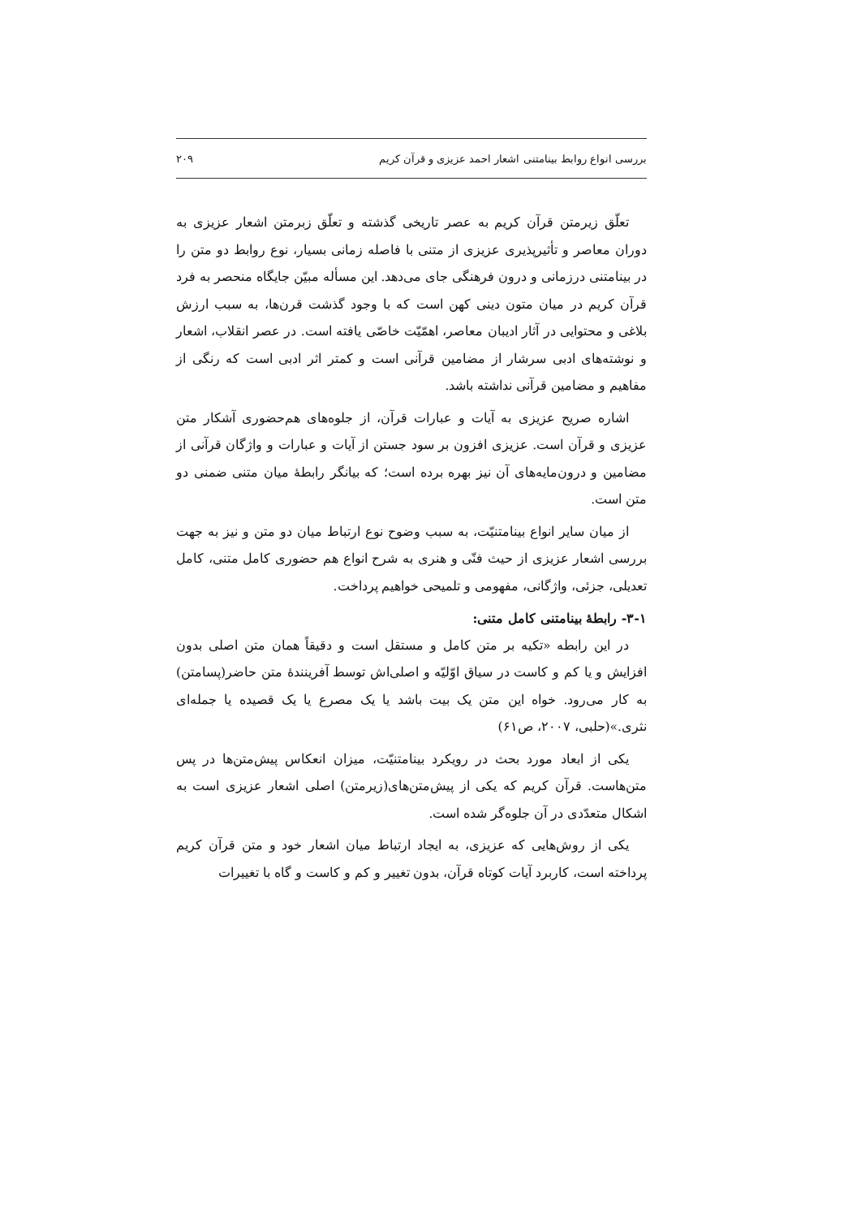بررسی انواع روابط بینامتنی اشعار احمد عزیزی و قرآن کریم ۲۰۹
تعلّق زیرمتن قرآن کریم به عصر تاریخی گذشته و تعلّق زبرمتن اشعار عزیزی به دوران معاصر و تأثیرپذیری عزیزی از متنی با فاصله زمانی بسیار، نوع روابط دو متن را در بینامتنی درزمانی و درون فرهنگی جای می‌دهد. این مسأله مبیّن جایگاه منحصر به فرد قرآن کریم در میان متون دینی کهن است که با وجود گذشت قرن‌ها، به سبب ارزش بلاغی و محتوایی در آثار ادیبان معاصر، اهمّیّت خاصّی یافته است. در عصر انقلاب، اشعار و نوشته‌های ادبی سرشار از مضامین قرآنی است و کمتر اثر ادبی است که رنگی از مفاهیم و مضامین قرآنی نداشته باشد.
اشاره صریح عزیزی به آیات و عبارات قرآن، از جلوه‌های هم‌حضوری آشکار متن عزیزی و قرآن است. عزیزی افزون بر سود جستن از آیات و عبارات و واژگان قرآنی از مضامین و درون‌مایه‌های آن نیز بهره برده است؛ که بیانگر رابطهٔ میان متنی ضمنی دو متن است.
از میان سایر انواع بینامتنیّت، به سبب وضوح نوع ارتباط میان دو متن و نیز به جهت بررسی اشعار عزیزی از حیث فنّی و هنری به شرح انواع هم حضوری کامل متنی، کامل تعدیلی، جزئی، واژگانی، مفهومی و تلمیحی خواهیم پرداخت.
۳-۱- رابطهٔ بینامتنی کامل متنی:
در این رابطه «تکیه بر متن کامل و مستقل است و دقیقاً همان متن اصلی بدون افزایش و یا کم و کاست در سیاق اوّلیّه و اصلی‌اش توسط آفرینندهٔ متن حاضر(پسامتن) به کار می‌رود. خواه این متن یک بیت باشد یا یک مصرع یا یک قصیده یا جمله‌ای نثری.»(حلبی، ۲۰۰۷، ص۶۱)
یکی از ابعاد مورد بحث در رویکرد بینامتنیّت، میزان انعکاس پیش‌متن‌ها در پس متن‌هاست. قرآن کریم که یکی از پیش‌متن‌های(زیرمتن) اصلی اشعار عزیزی است به اشکال متعدّدی در آن جلوه‌گر شده است.
یکی از روش‌هایی که عزیزی، به ایجاد ارتباط میان اشعار خود و متن قرآن کریم پرداخته است، کاربرد آیات کوتاه قرآن، بدون تغییر و کم و کاست و گاه با تغییرات